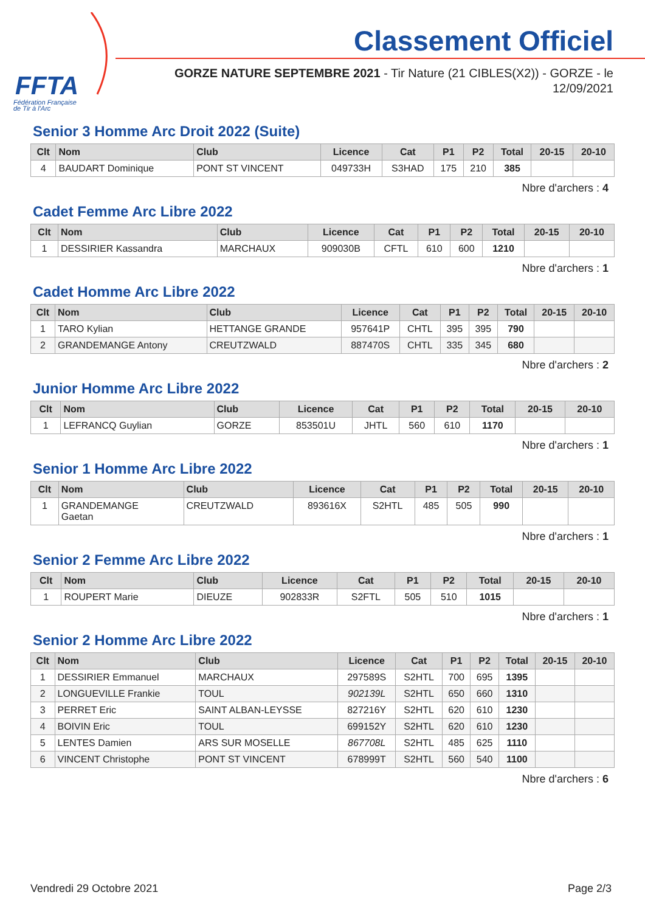FFTA
Fédération Française
de Tir à l'Arc
Classement Officiel
GORZE NATURE SEPTEMBRE 2021 - Tir Nature (21 CIBLES(X2)) - GORZE - le 12/09/2021
Senior 3 Homme Arc Droit 2022 (Suite)
| Clt | Nom | Club | Licence | Cat | P1 | P2 | Total | 20-15 | 20-10 |
| --- | --- | --- | --- | --- | --- | --- | --- | --- | --- |
| 4 | BAUDART Dominique | PONT ST VINCENT | 049733H | S3HAD | 175 | 210 | 385 | | |
Nbre d'archers : 4
Cadet Femme Arc Libre 2022
| Clt | Nom | Club | Licence | Cat | P1 | P2 | Total | 20-15 | 20-10 |
| --- | --- | --- | --- | --- | --- | --- | --- | --- | --- |
| 1 | DESSIRIER Kassandra | MARCHAUX | 909030B | CFTL | 610 | 600 | 1210 | | |
Nbre d'archers : 1
Cadet Homme Arc Libre 2022
| Clt | Nom | Club | Licence | Cat | P1 | P2 | Total | 20-15 | 20-10 |
| --- | --- | --- | --- | --- | --- | --- | --- | --- | --- |
| 1 | TARO Kylian | HETTANGE GRANDE | 957641P | CHTL | 395 | 395 | 790 | | |
| 2 | GRANDEMANGE Antony | CREUTZWALD | 887470S | CHTL | 335 | 345 | 680 | | |
Nbre d'archers : 2
Junior Homme Arc Libre 2022
| Clt | Nom | Club | Licence | Cat | P1 | P2 | Total | 20-15 | 20-10 |
| --- | --- | --- | --- | --- | --- | --- | --- | --- | --- |
| 1 | LEFRANCQ Guylian | GORZE | 853501U | JHTL | 560 | 610 | 1170 | | |
Nbre d'archers : 1
Senior 1 Homme Arc Libre 2022
| Clt | Nom | Club | Licence | Cat | P1 | P2 | Total | 20-15 | 20-10 |
| --- | --- | --- | --- | --- | --- | --- | --- | --- | --- |
| 1 | GRANDEMANGE Gaetan | CREUTZWALD | 893616X | S2HTL | 485 | 505 | 990 | | |
Nbre d'archers : 1
Senior 2 Femme Arc Libre 2022
| Clt | Nom | Club | Licence | Cat | P1 | P2 | Total | 20-15 | 20-10 |
| --- | --- | --- | --- | --- | --- | --- | --- | --- | --- |
| 1 | ROUPERT Marie | DIEUZE | 902833R | S2FTL | 505 | 510 | 1015 | | |
Nbre d'archers : 1
Senior 2 Homme Arc Libre 2022
| Clt | Nom | Club | Licence | Cat | P1 | P2 | Total | 20-15 | 20-10 |
| --- | --- | --- | --- | --- | --- | --- | --- | --- | --- |
| 1 | DESSIRIER Emmanuel | MARCHAUX | 297589S | S2HTL | 700 | 695 | 1395 | | |
| 2 | LONGUEVILLE Frankie | TOUL | 902139L | S2HTL | 650 | 660 | 1310 | | |
| 3 | PERRET Eric | SAINT ALBAN-LEYSSE | 827216Y | S2HTL | 620 | 610 | 1230 | | |
| 4 | BOIVIN Eric | TOUL | 699152Y | S2HTL | 620 | 610 | 1230 | | |
| 5 | LENTES Damien | ARS SUR MOSELLE | 867708L | S2HTL | 485 | 625 | 1110 | | |
| 6 | VINCENT Christophe | PONT ST VINCENT | 678999T | S2HTL | 560 | 540 | 1100 | | |
Nbre d'archers : 6
Vendredi 29 Octobre 2021 Page 2/3